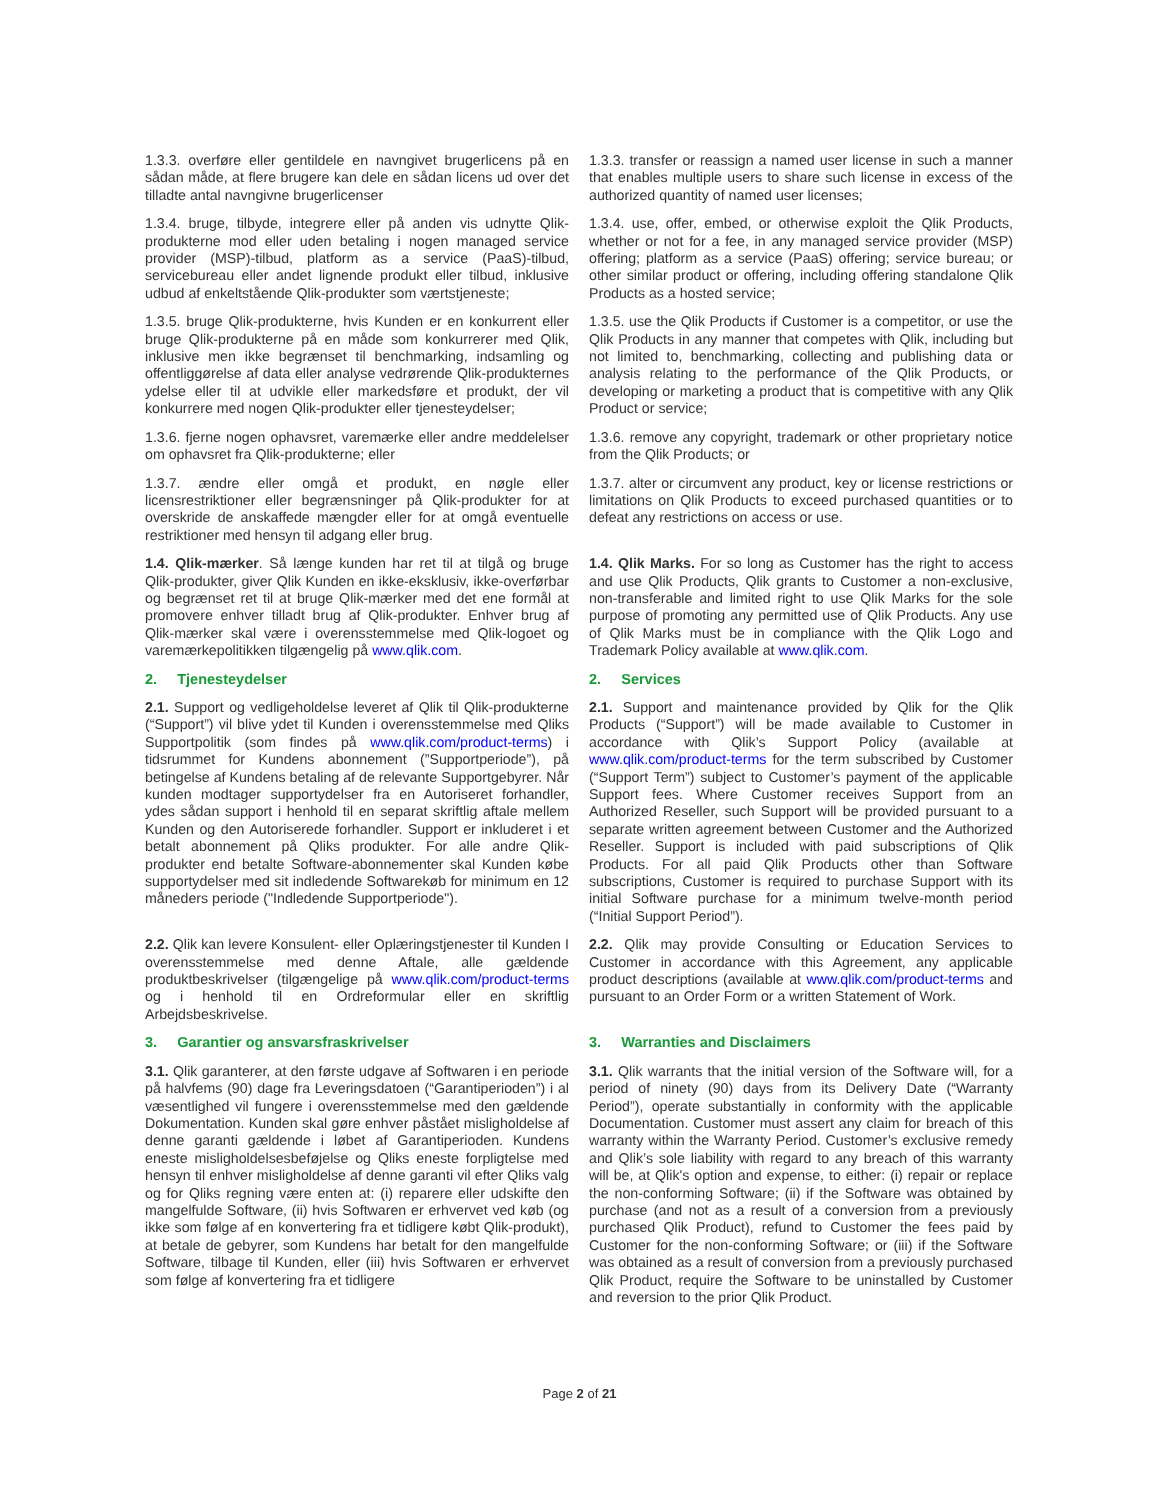1.3.3. overføre eller gentildele en navngivet brugerlicens på en sådan måde, at flere brugere kan dele en sådan licens ud over det tilladte antal navngivne brugerlicenser
1.3.3. transfer or reassign a named user license in such a manner that enables multiple users to share such license in excess of the authorized quantity of named user licenses;
1.3.4. bruge, tilbyde, integrere eller på anden vis udnytte Qlik-produkterne mod eller uden betaling i nogen managed service provider (MSP)-tilbud, platform as a service (PaaS)-tilbud, servicebureau eller andet lignende produkt eller tilbud, inklusive udbud af enkeltstående Qlik-produkter som værtstjeneste;
1.3.4. use, offer, embed, or otherwise exploit the Qlik Products, whether or not for a fee, in any managed service provider (MSP) offering; platform as a service (PaaS) offering; service bureau; or other similar product or offering, including offering standalone Qlik Products as a hosted service;
1.3.5. bruge Qlik-produkterne, hvis Kunden er en konkurrent eller bruge Qlik-produkterne på en måde som konkurrerer med Qlik, inklusive men ikke begrænset til benchmarking, indsamling og offentliggørelse af data eller analyse vedrørende Qlik-produkternes ydelse eller til at udvikle eller markedsføre et produkt, der vil konkurrere med nogen Qlik-produkter eller tjenesteydelser;
1.3.5. use the Qlik Products if Customer is a competitor, or use the Qlik Products in any manner that competes with Qlik, including but not limited to, benchmarking, collecting and publishing data or analysis relating to the performance of the Qlik Products, or developing or marketing a product that is competitive with any Qlik Product or service;
1.3.6. fjerne nogen ophavsret, varemærke eller andre meddelelser om ophavsret fra Qlik-produkterne; eller
1.3.6. remove any copyright, trademark or other proprietary notice from the Qlik Products; or
1.3.7. ændre eller omgå et produkt, en nøgle eller licensrestriktioner eller begrænsninger på Qlik-produkter for at overskride de anskaffede mængder eller for at omgå eventuelle restriktioner med hensyn til adgang eller brug.
1.3.7. alter or circumvent any product, key or license restrictions or limitations on Qlik Products to exceed purchased quantities or to defeat any restrictions on access or use.
1.4. Qlik-mærker. Så længe kunden har ret til at tilgå og bruge Qlik-produkter, giver Qlik Kunden en ikke-eksklusiv, ikke-overførbar og begrænset ret til at bruge Qlik-mærker med det ene formål at promovere enhver tilladt brug af Qlik-produkter. Enhver brug af Qlik-mærker skal være i overensstemmelse med Qlik-logoet og varemærkepolitikken tilgængelig på www.qlik.com.
1.4. Qlik Marks. For so long as Customer has the right to access and use Qlik Products, Qlik grants to Customer a non-exclusive, non-transferable and limited right to use Qlik Marks for the sole purpose of promoting any permitted use of Qlik Products. Any use of Qlik Marks must be in compliance with the Qlik Logo and Trademark Policy available at www.qlik.com.
2. Tjenesteydelser 2. Services
2.1. Support og vedligeholdelse leveret af Qlik til Qlik-produkterne (“Support”) vil blive ydet til Kunden i overensstemmelse med Qliks Supportpolitik (som findes på www.qlik.com/product-terms) i tidsrummet for Kundens abonnement (”Supportperiode”), på betingelse af Kundens betaling af de relevante Supportgebyrer. Når kunden modtager supportydelser fra en Autoriseret forhandler, ydes sådan support i henhold til en separat skriftlig aftale mellem Kunden og den Autoriserede forhandler. Support er inkluderet i et betalt abonnement på Qliks produkter. For alle andre Qlik-produkter end betalte Software-abonnementer skal Kunden købe supportydelser med sit indledende Softwarekøb for minimum en 12 måneders periode ("Indledende Supportperiode").
2.1. Support and maintenance provided by Qlik for the Qlik Products (“Support”) will be made available to Customer in accordance with Qlik’s Support Policy (available at www.qlik.com/product-terms for the term subscribed by Customer (“Support Term”) subject to Customer’s payment of the applicable Support fees. Where Customer receives Support from an Authorized Reseller, such Support will be provided pursuant to a separate written agreement between Customer and the Authorized Reseller. Support is included with paid subscriptions of Qlik Products. For all paid Qlik Products other than Software subscriptions, Customer is required to purchase Support with its initial Software purchase for a minimum twelve-month period (“Initial Support Period”).
2.2. Qlik kan levere Konsulent- eller Oplæringstjenester til Kunden I overensstemmelse med denne Aftale, alle gældende produktbeskrivelser (tilgængelige på www.qlik.com/product-terms og i henhold til en Ordreformular eller en skriftlig Arbejdsbeskrivelse.
2.2. Qlik may provide Consulting or Education Services to Customer in accordance with this Agreement, any applicable product descriptions (available at www.qlik.com/product-terms and pursuant to an Order Form or a written Statement of Work.
3. Garantier og ansvarsfraskrivelser 3. Warranties and Disclaimers
3.1. Qlik garanterer, at den første udgave af Softwaren i en periode på halvfems (90) dage fra Leveringsdatoen (“Garantiperioden”) i al væsentlighed vil fungere i overensstemmelse med den gældende Dokumentation. Kunden skal gøre enhver påstået misligholdelse af denne garanti gældende i løbet af Garantiperioden. Kundens eneste misligholdelsesbeføjelse og Qliks eneste forpligtelse med hensyn til enhver misligholdelse af denne garanti vil efter Qliks valg og for Qliks regning være enten at: (i) reparere eller udskifte den mangelfulde Software, (ii) hvis Softwaren er erhvervet ved køb (og ikke som følge af en konvertering fra et tidligere købt Qlik-produkt), at betale de gebyrer, som Kundens har betalt for den mangelfulde Software, tilbage til Kunden, eller (iii) hvis Softwaren er erhvervet som følge af konvertering fra et tidligere
3.1. Qlik warrants that the initial version of the Software will, for a period of ninety (90) days from its Delivery Date (“Warranty Period”), operate substantially in conformity with the applicable Documentation. Customer must assert any claim for breach of this warranty within the Warranty Period. Customer’s exclusive remedy and Qlik’s sole liability with regard to any breach of this warranty will be, at Qlik's option and expense, to either: (i) repair or replace the non-conforming Software; (ii) if the Software was obtained by purchase (and not as a result of a conversion from a previously purchased Qlik Product), refund to Customer the fees paid by Customer for the non-conforming Software; or (iii) if the Software was obtained as a result of conversion from a previously purchased Qlik Product, require the Software to be uninstalled by Customer and reversion to the prior Qlik Product.
Page 2 of 21